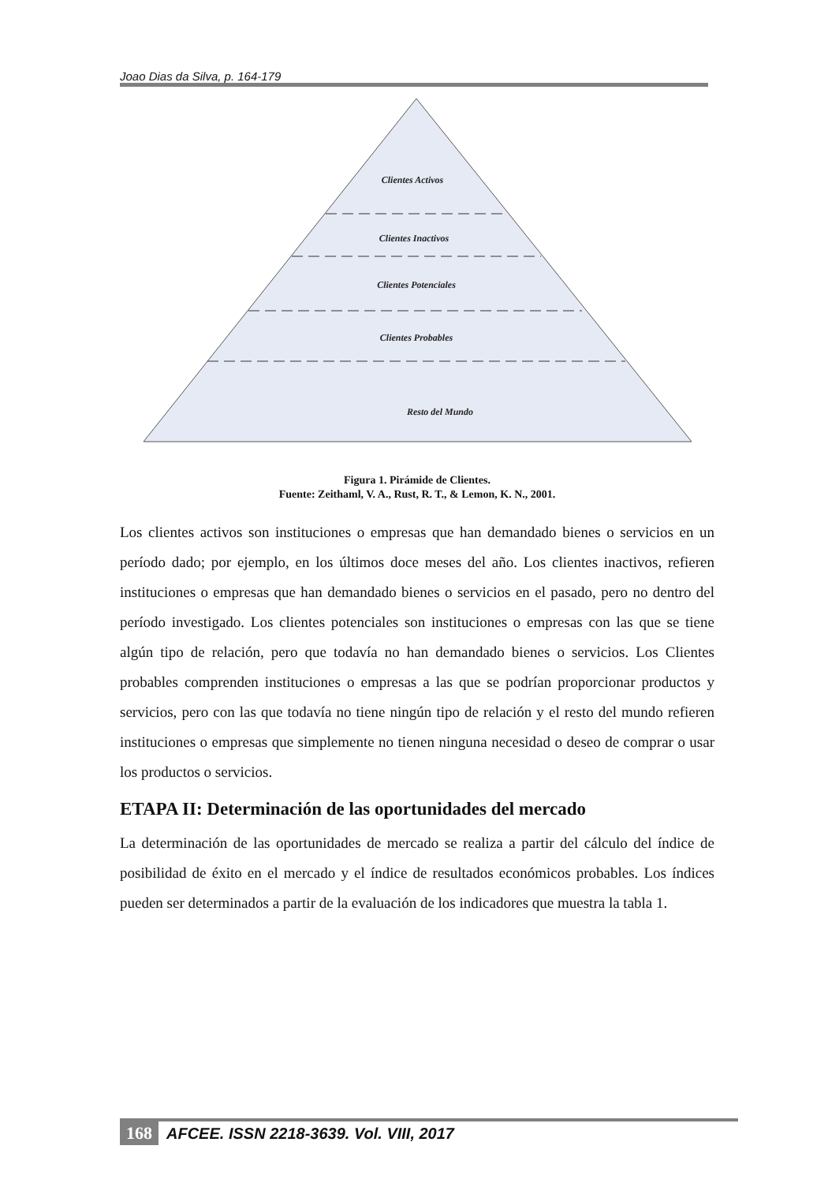Joao Dias da Silva, p. 164-179
Clientes Activos
Clientes Inactivos
Clientes Potenciales
Clientes Probables
Resto del Mundo
Figura 1. Pirámide de Clientes.
Fuente: Zeithaml, V. A., Rust, R. T., & Lemon, K. N., 2001.
Los clientes activos son instituciones o empresas que han demandado bienes o servicios en un período dado; por ejemplo, en los últimos doce meses del año. Los clientes inactivos, refieren instituciones o empresas que han demandado bienes o servicios en el pasado, pero no dentro del período investigado. Los clientes potenciales son instituciones o empresas con las que se tiene algún tipo de relación, pero que todavía no han demandado bienes o servicios. Los Clientes probables comprenden instituciones o empresas a las que se podrían proporcionar productos y servicios, pero con las que todavía no tiene ningún tipo de relación y el resto del mundo refieren instituciones o empresas que simplemente no tienen ninguna necesidad o deseo de comprar o usar los productos o servicios.
ETAPA II: Determinación de las oportunidades del mercado
La determinación de las oportunidades de mercado se realiza a partir del cálculo del índice de posibilidad de éxito en el mercado y el índice de resultados económicos probables. Los índices pueden ser determinados a partir de la evaluación de los indicadores que muestra la tabla 1.
168 AFCEE. ISSN 2218-3639. Vol. VIII, 2017